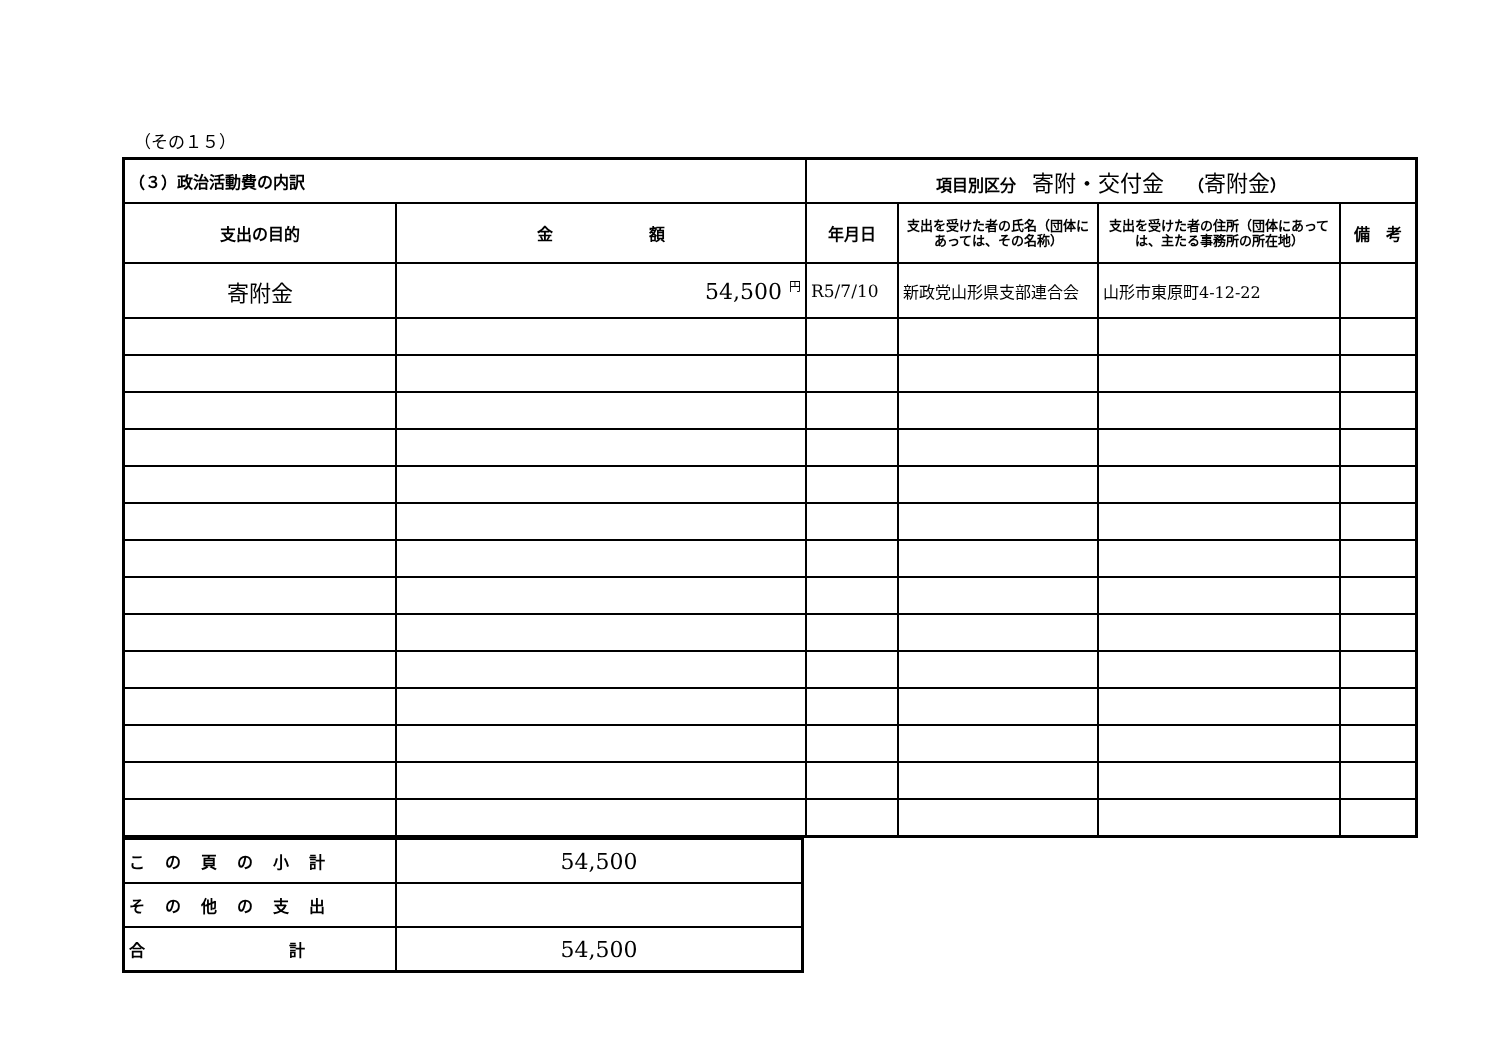（その１５）
| （３）政治活動費の内訳 | | 項目別区分 寄附・交付金 （ 寄附金 ） | | | |
| 支出の目的 | 金 額 | 年月日 | 支出を受けた者の氏名（団体にあっては、その名称） | 支出を受けた者の住所（団体にあっては、主たる事務所の所在地） | 備 考 |
| 寄附金 | 54,500 <sup>円</sup> | R5/7/10 | 新政党山形県支部連合会 | 山形市東原町4-12-22 | |
| この頁の小計 | 54,500 |
| その他の支出 | |
| 合 計 | 54,500 |